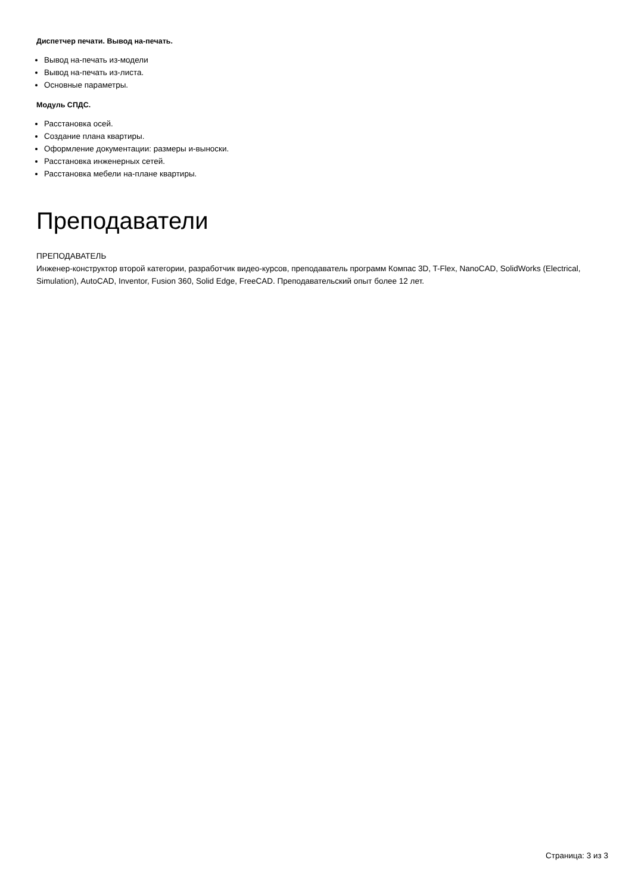Диспетчер печати. Вывод на-печать.
Вывод на-печать из-модели
Вывод на-печать из-листа.
Основные параметры.
Модуль СПДС.
Расстановка осей.
Создание плана квартиры.
Оформление документации: размеры и-выноски.
Расстановка инженерных сетей.
Расстановка мебели на-плане квартиры.
Преподаватели
ПРЕПОДАВАТЕЛЬ
Инженер-конструктор второй категории, разработчик видео-курсов, преподаватель программ Компас 3D, T-Flex, NanoCAD, SolidWorks (Electrical, Simulation), AutoCAD, Inventor, Fusion 360, Solid Edge, FreeCAD. Преподавательский опыт более 12 лет.
Страница: 3 из 3